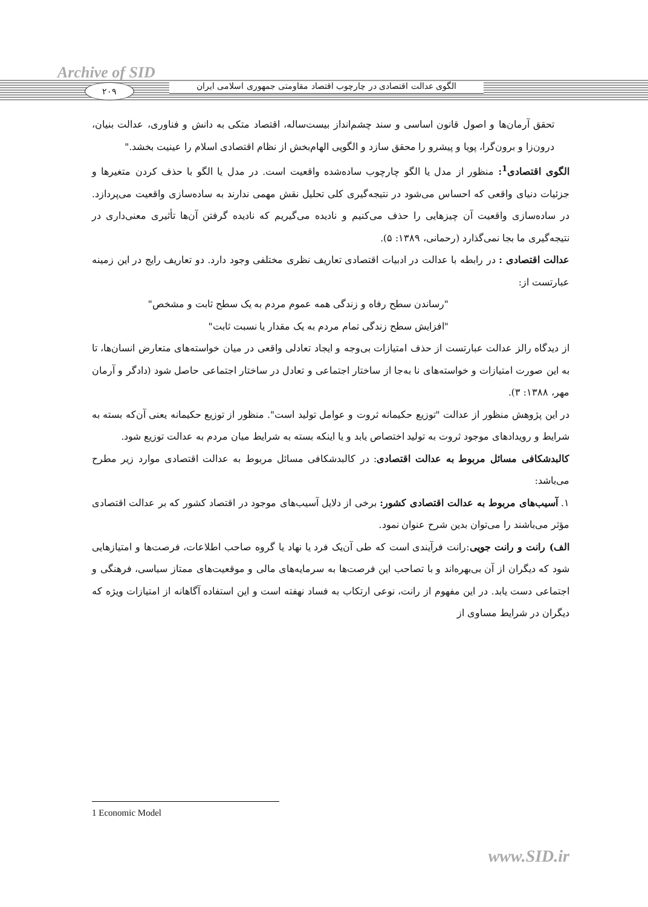Archive of SID
۲۰۹
الگوی عدالت اقتصادی در چارچوب اقتصاد مقاومتی جمهوری اسلامی ایران
تحقق آرمان‌ها و اصول قانون اساسی و سند چشم‌انداز بیست‌ساله، اقتصاد متکی به دانش و فناوری، عدالت بنیان، درون‌زا و برون‌گرا، پویا و پیشرو را محقق سازد و الگویی الهام‌بخش از نظام اقتصادی اسلام را عینیت بخشد."
الگوی اقتصادی<sup>1</sup>: منظور از مدل یا الگو چارچوب ساده‌شده واقعیت است. در مدل یا الگو با حذف کردن متغیرها و جزئیات دنیای واقعی که احساس می‌شود در نتیجه‌گیری کلی تحلیل نقش مهمی ندارند به ساده‌سازی واقعیت می‌پردازد. در ساده‌سازی واقعیت آن چیزهایی را حذف می‌کنیم و نادیده می‌گیریم که نادیده گرفتن آن‌ها تأثیری معنی‌داری در نتیجه‌گیری ما بجا نمی‌گذارد (رحمانی، ۱۳۸۹: ۵).
عدالت اقتصادی : در رابطه با عدالت در ادبیات اقتصادی تعاریف نظری مختلفی وجود دارد. دو تعاریف رایج در این زمینه عبارتست از:
"رساندن سطح رفاه و زندگی همه عموم مردم به یک سطح ثابت و مشخص"
"افزایش سطح زندگی تمام مردم به یک مقدار یا نسبت ثابت"
از دیدگاه رالز عدالت عبارتست از حذف امتیازات بی‌وجه و ایجاد تعادلی واقعی در میان خواسته‌های متعارض انسان‌ها، تا به این صورت امتیازات و خواسته‌های نا به‌جا از ساختار اجتماعی و تعادل در ساختار اجتماعی حاصل شود (دادگر و آرمان مهر، ۱۳۸۸: ۳).
در این پژوهش منظور از عدالت "توزیع حکیمانه ثروت و عوامل تولید است". منظور از توزیع حکیمانه یعنی آن‌که بسته به شرایط و رویدادهای موجود ثروت به تولید اختصاص یابد و یا اینکه بسته به شرایط میان مردم به عدالت توزیع شود.
کالبدشکافی مسائل مربوط به عدالت اقتصادی: در کالبدشکافی مسائل مربوط به عدالت اقتصادی موارد زیر مطرح می‌باشد:
۱. آسیب‌های مربوط به عدالت اقتصادی کشور: برخی از دلایل آسیب‌های موجود در اقتصاد کشور که بر عدالت اقتصادی مؤثر می‌باشند را می‌توان بدین شرح عنوان نمود.
الف) رانت و رانت جویی:رانت فرآیندی است که طی آن‌یک فرد یا نهاد یا گروه صاحب اطلاعات، فرصت‌ها و امتیازهایی شود که دیگران از آن بی‌بهره‌اند و با تصاحب این فرصت‌ها به سرمایه‌های مالی و موقعیت‌های ممتاز سیاسی، فرهنگی و اجتماعی دست یابد. در این مفهوم از رانت، نوعی ارتکاب به فساد نهفته است و این استفاده آگاهانه از امتیازات ویژه که دیگران در شرایط مساوی از
1 Economic Model
www.SID.ir